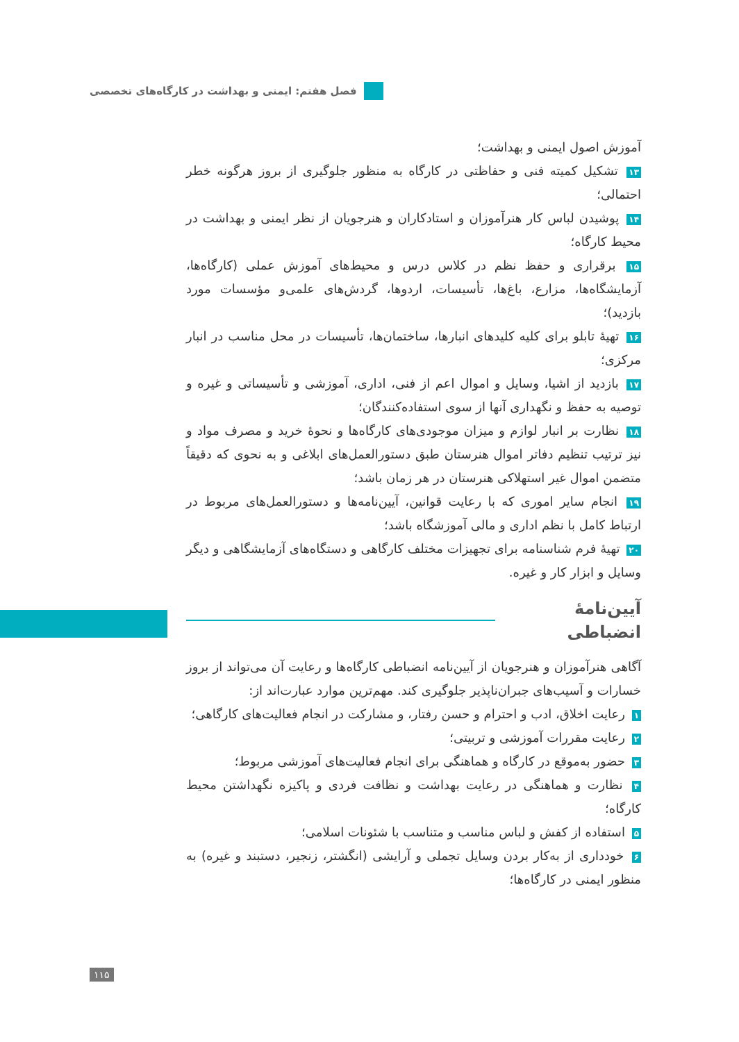فصل هفتم: ایمنی و بهداشت در کارگاه‌های تخصصی
آموزش اصول ایمنی و بهداشت؛
۱۳ تشکیل کمیته فنی و حفاظتی در کارگاه به منظور جلوگیری از بروز هرگونه خطر احتمالی؛
۱۴ پوشیدن لباس کار هنرآموزان و استادکاران و هنرجویان از نظر ایمنی و بهداشت در محیط کارگاه؛
۱۵ برقراری و حفظ نظم در کلاس درس و محیط‌های آموزش عملی (کارگاه‌ها، آزمایشگاه‌ها، مزارع، باغ‌ها، تأسیسات، اردوها، گردش‌های علمی‌و مؤسسات مورد بازدید)؛
۱۶ تهیهٔ تابلو برای کلیه کلیدهای انبارها، ساختمان‌ها، تأسیسات در محل مناسب در انبار مرکزی؛
۱۷ بازدید از اشیا، وسایل و اموال اعم از فنی، اداری، آموزشی و تأسیساتی و غیره و توصیه به حفظ و نگهداری آنها از سوی استفاده‌کنندگان؛
۱۸ نظارت بر انبار لوازم و میزان موجودی‌های کارگاه‌ها و نحوهٔ خرید و مصرف مواد و نیز ترتیب تنظیم دفاتر اموال هنرستان طبق دستورالعمل‌های ابلاغی و به نحوی که دقیقاً متضمن اموال غیر استهلاکی هنرستان در هر زمان باشد؛
۱۹ انجام سایر اموری که با رعایت قوانین، آیین‌نامه‌ها و دستورالعمل‌های مربوط در ارتباط کامل با نظم اداری و مالی آموزشگاه باشد؛
۲۰ تهیهٔ فرم شناسنامه برای تجهیزات مختلف کارگاهی و دستگاه‌های آزمایشگاهی و دیگر وسایل و ابزار کار و غیره.
آیین‌نامهٔ انضباطی
آگاهی هنرآموزان و هنرجویان از آیین‌نامه انضباطی کارگاه‌ها و رعایت آن می‌تواند از بروز خسارات و آسیب‌های جبران‌ناپذیر جلوگیری کند. مهم‌ترین موارد عبارت‌اند از:
۱ رعایت اخلاق، ادب و احترام و حسن رفتار، و مشارکت در انجام فعالیت‌های کارگاهی؛
۲ رعایت مقررات آموزشی و تربیتی؛
۳ حضور به‌موقع در کارگاه و هماهنگی برای انجام فعالیت‌های آموزشی مربوط؛
۴ نظارت و هماهنگی در رعایت بهداشت و نظافت فردی و پاکیزه نگهداشتن محیط کارگاه؛
۵ استفاده از کفش و لباس مناسب و متناسب با شئونات اسلامی؛
۶ خودداری از به‌کار بردن وسایل تجملی و آرایشی (انگشتر، زنجیر، دستبند و غیره) به منظور ایمنی در کارگاه‌ها؛
۱۱۵